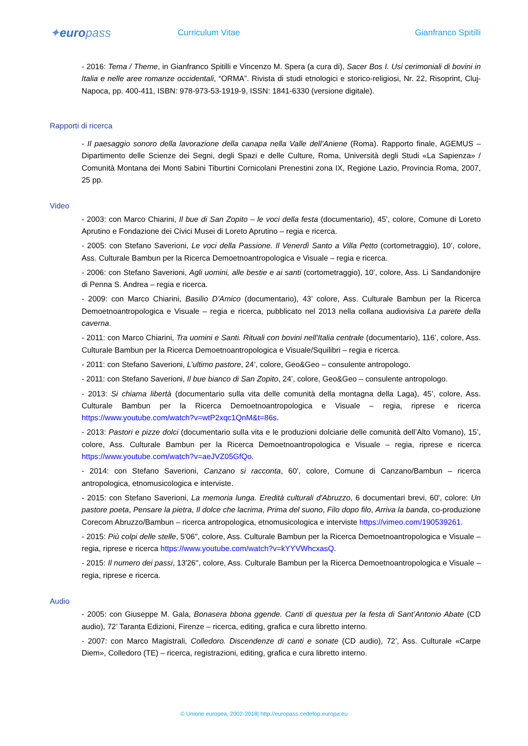✦europass
Curriculum Vitae Gianfranco Spitilli
- 2016: Tema / Theme, in Gianfranco Spitilli e Vincenzo M. Spera (a cura di), Sacer Bos I. Usi cerimoniali di bovini in Italia e nelle aree romanze occidentali, “ORMA”. Rivista di studi etnologici e storico-religiosi, Nr. 22, Risoprint, Cluj-Napoca, pp. 400-411, ISBN: 978-973-53-1919-9, ISSN: 1841-6330 (versione digitale).
Rapporti di ricerca
- Il paesaggio sonoro della lavorazione della canapa nella Valle dell’Aniene (Roma). Rapporto finale, AGEMUS – Dipartimento delle Scienze dei Segni, degli Spazi e delle Culture, Roma, Università degli Studi «La Sapienza» / Comunità Montana dei Monti Sabini Tiburtini Cornicolani Prenestini zona IX, Regione Lazio, Provincia Roma, 2007, 25 pp.
Video
- 2003: con Marco Chiarini, Il bue di San Zopito – le voci della festa (documentario), 45’, colore, Comune di Loreto Aprutino e Fondazione dei Civici Musei di Loreto Aprutino – regia e ricerca.
- 2005: con Stefano Saverioni, Le voci della Passione. Il Venerdì Santo a Villa Petto (cortometraggio), 10’, colore, Ass. Culturale Bambun per la Ricerca Demoetnoantropologica e Visuale – regia e ricerca.
- 2006: con Stefano Saverioni, Agli uomini, alle bestie e ai santi (cortometraggio), 10’, colore, Ass. Li Sandandonijre di Penna S. Andrea – regia e ricerca.
- 2009: con Marco Chiarini, Basilio D’Amico (documentario), 43’ colore, Ass. Culturale Bambun per la Ricerca Demoetnoantropologica e Visuale – regia e ricerca, pubblicato nel 2013 nella collana audiovisiva La parete della caverna.
- 2011: con Marco Chiarini, Tra uomini e Santi. Rituali con bovini nell’Italia centrale (documentario), 116’, colore, Ass. Culturale Bambun per la Ricerca Demoetnoantropologica e Visuale/Squilibri – regia e ricerca.
- 2011: con Stefano Saverioni, L’ultimo pastore, 24’, colore, Geo&Geo – consulente antropologo.
- 2011: con Stefano Saverioni, Il bue bianco di San Zopito, 24’, colore, Geo&Geo – consulente antropologo.
- 2013: Si chiama libertà (documentario sulla vita delle comunità della montagna della Laga), 45’, colore, Ass. Culturale Bambun per la Ricerca Demoetnoantropologica e Visuale – regia, riprese e ricerca https://www.youtube.com/watch?v=wtP2xqc1QnM&t=86s.
- 2013: Pastori e pizze dolci (documentario sulla vita e le produzioni dolciarie delle comunità dell’Alto Vomano), 15’, colore, Ass. Culturale Bambun per la Ricerca Demoetnoantropologica e Visuale – regia, riprese e ricerca https://www.youtube.com/watch?v=aeJVZ05GfQo.
- 2014: con Stefano Saverioni, Canzano si racconta, 60’, colore, Comune di Canzano/Bambun – ricerca antropologica, etnomusicologica e interviste.
- 2015: con Stefano Saverioni, La memoria lunga. Eredità culturali d'Abruzzo, 6 documentari brevi, 60', colore: Un pastore poeta, Pensare la pietra, Il dolce che lacrima, Prima del suono, Filo dopo filo, Arriva la banda, co-produzione Corecom Abruzzo/Bambun – ricerca antropologica, etnomusicologica e interviste https://vimeo.com/190539261.
- 2015: Più colpi delle stelle, 5'06'', colore, Ass. Culturale Bambun per la Ricerca Demoetnoantropologica e Visuale – regia, riprese e ricerca https://www.youtube.com/watch?v=kYYVWhcxasQ.
- 2015: Il numero dei passi, 13'26'', colore, Ass. Culturale Bambun per la Ricerca Demoetnoantropologica e Visuale – regia, riprese e ricerca.
Audio
- 2005: con Giuseppe M. Gala, Bonasera bbona ggende. Canti di questua per la festa di Sant’Antonio Abate (CD audio), 72’ Taranta Edizioni, Firenze – ricerca, editing, grafica e cura libretto interno.
- 2007: con Marco Magistrali, Colledoro. Discendenze di canti e sonate (CD audio), 72’, Ass. Culturale «Carpe Diem», Colledoro (TE) – ricerca, registrazioni, editing, grafica e cura libretto interno.
© Unione europea, 2002-2018| http://europass.cedefop.europa.eu